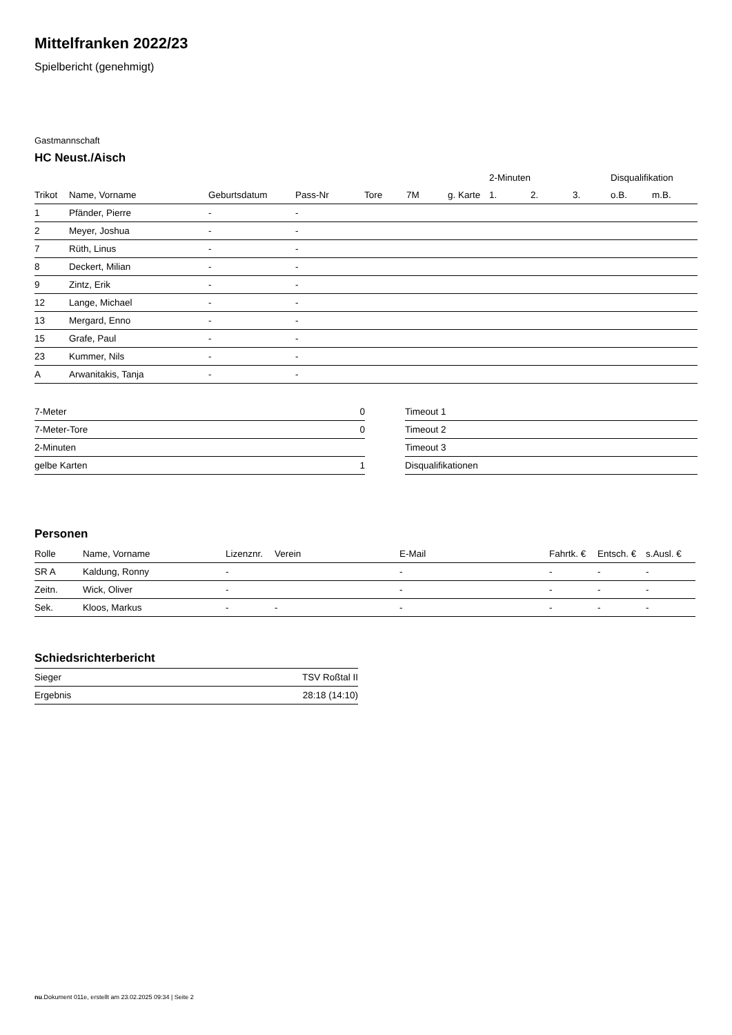Mittelfranken 2022/23
Spielbericht (genehmigt)
Gastmannschaft
HC Neust./Aisch
| | | | | | | | 2-Minuten | | | Disqualifikation | |
| --- | --- | --- | --- | --- | --- | --- | --- | --- | --- | --- | --- |
| Trikot | Name, Vorname | Geburtsdatum | Pass-Nr | Tore | 7M | g. Karte | 1. | 2. | 3. | o.B. | m.B. |
| 1 | Pfänder, Pierre | - | - | | | | | | | | |
| 2 | Meyer, Joshua | - | - | | | | | | | | |
| 7 | Rüth, Linus | - | - | | | | | | | | |
| 8 | Deckert, Milian | - | - | | | | | | | | |
| 9 | Zintz, Erik | - | - | | | | | | | | |
| 12 | Lange, Michael | - | - | | | | | | | | |
| 13 | Mergard, Enno | - | - | | | | | | | | |
| 15 | Grafe, Paul | - | - | | | | | | | | |
| 23 | Kummer, Nils | - | - | | | | | | | | |
| A | Arwanitakis, Tanja | - | - | | | | | | | | |
| 7-Meter | 0 |
| 7-Meter-Tore | 0 |
| 2-Minuten | |
| gelbe Karten | 1 |
| Timeout 1 |
| Timeout 2 |
| Timeout 3 |
| Disqualifikationen |
Personen
| Rolle | Name, Vorname | Lizenznr. | Verein | E-Mail | Fahrtk. € | Entsch. € | s.Ausl. € |
| --- | --- | --- | --- | --- | --- | --- | --- |
| SR A | Kaldung, Ronny | - | | - | - | - | - |
| Zeitn. | Wick, Oliver | - | | - | - | - | - |
| Sek. | Kloos, Markus | - | - | - | - | - | - |
Schiedsrichterbericht
| Sieger | TSV Roßtal II |
| Ergebnis | 28:18 (14:10) |
nu.Dokument 011e, erstellt am 23.02.2025 09:34 | Seite 2